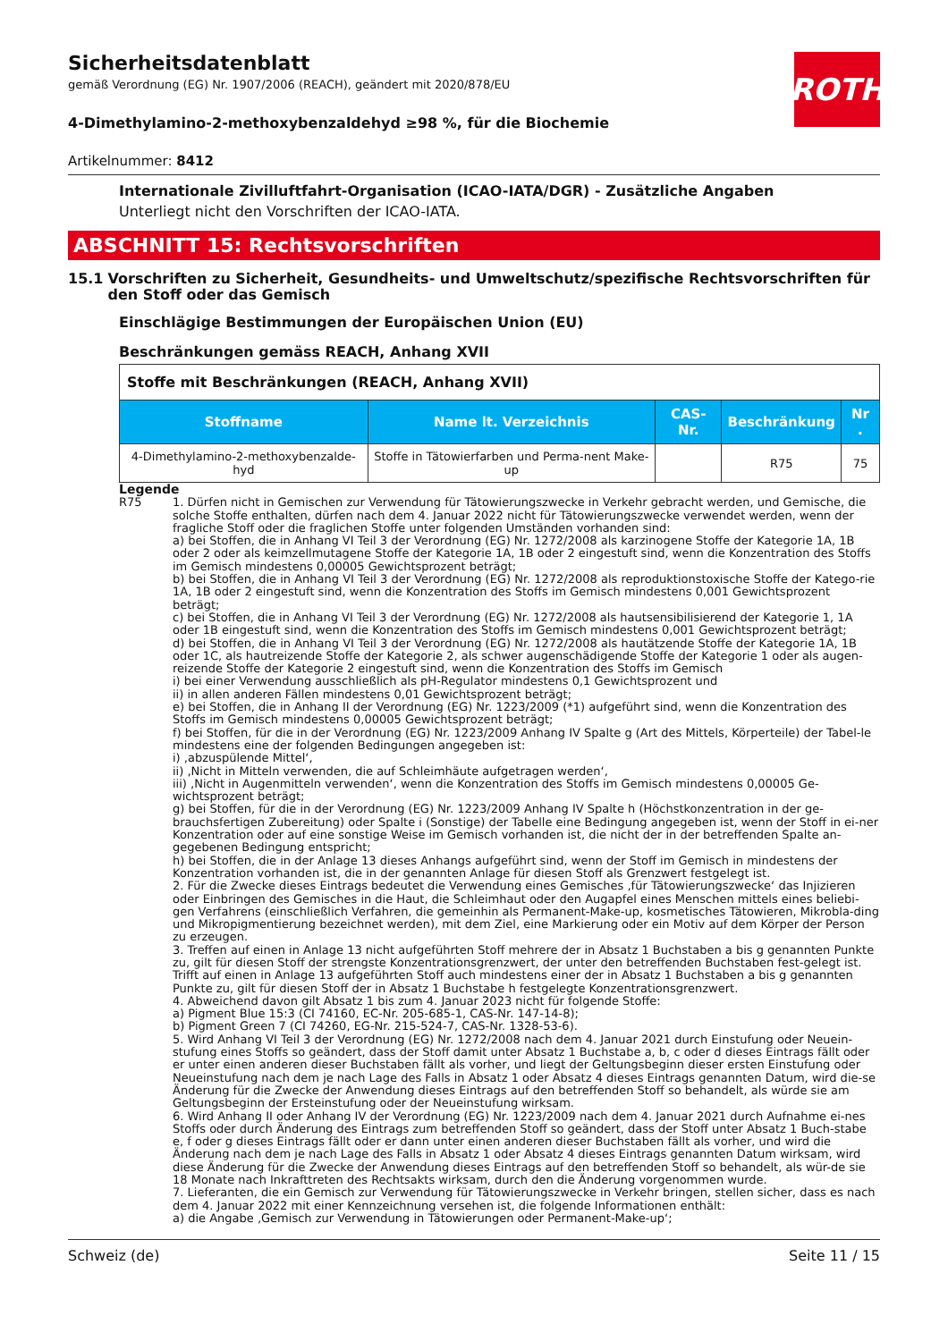ROTH
Sicherheitsdatenblatt
gemäß Verordnung (EG) Nr. 1907/2006 (REACH), geändert mit 2020/878/EU
4-Dimethylamino-2-methoxybenzaldehyd ≥98 %, für die Biochemie
Artikelnummer: 8412
Internationale Zivilluftfahrt-Organisation (ICAO-IATA/DGR) - Zusätzliche Angaben
Unterliegt nicht den Vorschriften der ICAO-IATA.
ABSCHNITT 15: Rechtsvorschriften
15.1 Vorschriften zu Sicherheit, Gesundheits- und Umweltschutz/spezifische Rechtsvorschriften für den Stoff oder das Gemisch
Einschlägige Bestimmungen der Europäischen Union (EU)
Beschränkungen gemäss REACH, Anhang XVII
| Stoffe mit Beschränkungen (REACH, Anhang XVII) | | | | |
| Stoffname | Name lt. Verzeichnis | CAS-Nr. | Beschränkung | Nr . |
| 4-Dimethylamino-2-methoxybenzalde-hyd | Stoffe in Tätowierfarben und Perma-nent Make-up | | R75 | 75 |
Legende
R75 1. Dürfen nicht in Gemischen zur Verwendung für Tätowierungszwecke in Verkehr gebracht werden, und Gemische, die solche Stoffe enthalten, dürfen nach dem 4. Januar 2022 nicht für Tätowierungszwecke verwendet werden, wenn der fragliche Stoff oder die fraglichen Stoffe unter folgenden Umständen vorhanden sind:
a) bei Stoffen, die in Anhang VI Teil 3 der Verordnung (EG) Nr. 1272/2008 als karzinogene Stoffe der Kategorie 1A, 1B oder 2 oder als keimzellmutagene Stoffe der Kategorie 1A, 1B oder 2 eingestuft sind, wenn die Konzentration des Stoffs im Gemisch mindestens 0,00005 Gewichtsprozent beträgt;
b) bei Stoffen, die in Anhang VI Teil 3 der Verordnung (EG) Nr. 1272/2008 als reproduktionstoxische Stoffe der Katego-rie 1A, 1B oder 2 eingestuft sind, wenn die Konzentration des Stoffs im Gemisch mindestens 0,001 Gewichtsprozent beträgt;
c) bei Stoffen, die in Anhang VI Teil 3 der Verordnung (EG) Nr. 1272/2008 als hautsensibilisierend der Kategorie 1, 1A oder 1B eingestuft sind, wenn die Konzentration des Stoffs im Gemisch mindestens 0,001 Gewichtsprozent beträgt;
d) bei Stoffen, die in Anhang VI Teil 3 der Verordnung (EG) Nr. 1272/2008 als hautätzende Stoffe der Kategorie 1A, 1B oder 1C, als hautreizende Stoffe der Kategorie 2, als schwer augenschädigende Stoffe der Kategorie 1 oder als augen-reizende Stoffe der Kategorie 2 eingestuft sind, wenn die Konzentration des Stoffs im Gemisch
i) bei einer Verwendung ausschließlich als pH-Regulator mindestens 0,1 Gewichtsprozent und
ii) in allen anderen Fällen mindestens 0,01 Gewichtsprozent beträgt;
e) bei Stoffen, die in Anhang II der Verordnung (EG) Nr. 1223/2009 (*1) aufgeführt sind, wenn die Konzentration des Stoffs im Gemisch mindestens 0,00005 Gewichtsprozent beträgt;
f) bei Stoffen, für die in der Verordnung (EG) Nr. 1223/2009 Anhang IV Spalte g (Art des Mittels, Körperteile) der Tabel-le mindestens eine der folgenden Bedingungen angegeben ist:
i) ‚abzuspülende Mittel‘,
ii) ‚Nicht in Mitteln verwenden, die auf Schleimhäute aufgetragen werden‘,
iii) ‚Nicht in Augenmitteln verwenden‘, wenn die Konzentration des Stoffs im Gemisch mindestens 0,00005 Ge-wichtsprozent beträgt;
g) bei Stoffen, für die in der Verordnung (EG) Nr. 1223/2009 Anhang IV Spalte h (Höchstkonzentration in der ge-brauchsfertigen Zubereitung) oder Spalte i (Sonstige) der Tabelle eine Bedingung angegeben ist, wenn der Stoff in ei-ner Konzentration oder auf eine sonstige Weise im Gemisch vorhanden ist, die nicht der in der betreffenden Spalte an-gegebenen Bedingung entspricht;
h) bei Stoffen, die in der Anlage 13 dieses Anhangs aufgeführt sind, wenn der Stoff im Gemisch in mindestens der Konzentration vorhanden ist, die in der genannten Anlage für diesen Stoff als Grenzwert festgelegt ist.
2. Für die Zwecke dieses Eintrags bedeutet die Verwendung eines Gemisches ‚für Tätowierungszwecke‘ das Injizieren oder Einbringen des Gemisches in die Haut, die Schleimhaut oder den Augapfel eines Menschen mittels eines beliebi-gen Verfahrens (einschließlich Verfahren, die gemeinhin als Permanent-Make-up, kosmetisches Tätowieren, Mikrobla-ding und Mikropigmentierung bezeichnet werden), mit dem Ziel, eine Markierung oder ein Motiv auf dem Körper der Person zu erzeugen.
3. Treffen auf einen in Anlage 13 nicht aufgeführten Stoff mehrere der in Absatz 1 Buchstaben a bis g genannten Punkte zu, gilt für diesen Stoff der strengste Konzentrationsgrenzwert, der unter den betreffenden Buchstaben fest-gelegt ist. Trifft auf einen in Anlage 13 aufgeführten Stoff auch mindestens einer der in Absatz 1 Buchstaben a bis g genannten Punkte zu, gilt für diesen Stoff der in Absatz 1 Buchstabe h festgelegte Konzentrationsgrenzwert.
4. Abweichend davon gilt Absatz 1 bis zum 4. Januar 2023 nicht für folgende Stoffe:
a) Pigment Blue 15:3 (CI 74160, EC-Nr. 205-685-1, CAS-Nr. 147-14-8);
b) Pigment Green 7 (CI 74260, EG-Nr. 215-524-7, CAS-Nr. 1328-53-6).
5. Wird Anhang VI Teil 3 der Verordnung (EG) Nr. 1272/2008 nach dem 4. Januar 2021 durch Einstufung oder Neuein-stufung eines Stoffs so geändert, dass der Stoff damit unter Absatz 1 Buchstabe a, b, c oder d dieses Eintrags fällt oder er unter einen anderen dieser Buchstaben fällt als vorher, und liegt der Geltungsbeginn dieser ersten Einstufung oder Neueinstufung nach dem je nach Lage des Falls in Absatz 1 oder Absatz 4 dieses Eintrags genannten Datum, wird die-se Änderung für die Zwecke der Anwendung dieses Eintrags auf den betreffenden Stoff so behandelt, als würde sie am Geltungsbeginn der Ersteinstufung oder der Neueinstufung wirksam.
6. Wird Anhang II oder Anhang IV der Verordnung (EG) Nr. 1223/2009 nach dem 4. Januar 2021 durch Aufnahme ei-nes Stoffs oder durch Änderung des Eintrags zum betreffenden Stoff so geändert, dass der Stoff unter Absatz 1 Buch-stabe e, f oder g dieses Eintrags fällt oder er dann unter einen anderen dieser Buchstaben fällt als vorher, und wird die Änderung nach dem je nach Lage des Falls in Absatz 1 oder Absatz 4 dieses Eintrags genannten Datum wirksam, wird diese Änderung für die Zwecke der Anwendung dieses Eintrags auf den betreffenden Stoff so behandelt, als wür-de sie 18 Monate nach Inkrafttreten des Rechtsakts wirksam, durch den die Änderung vorgenommen wurde.
7. Lieferanten, die ein Gemisch zur Verwendung für Tätowierungszwecke in Verkehr bringen, stellen sicher, dass es nach dem 4. Januar 2022 mit einer Kennzeichnung versehen ist, die folgende Informationen enthält:
a) die Angabe ‚Gemisch zur Verwendung in Tätowierungen oder Permanent-Make-up‘;
Schweiz (de) Seite 11 / 15